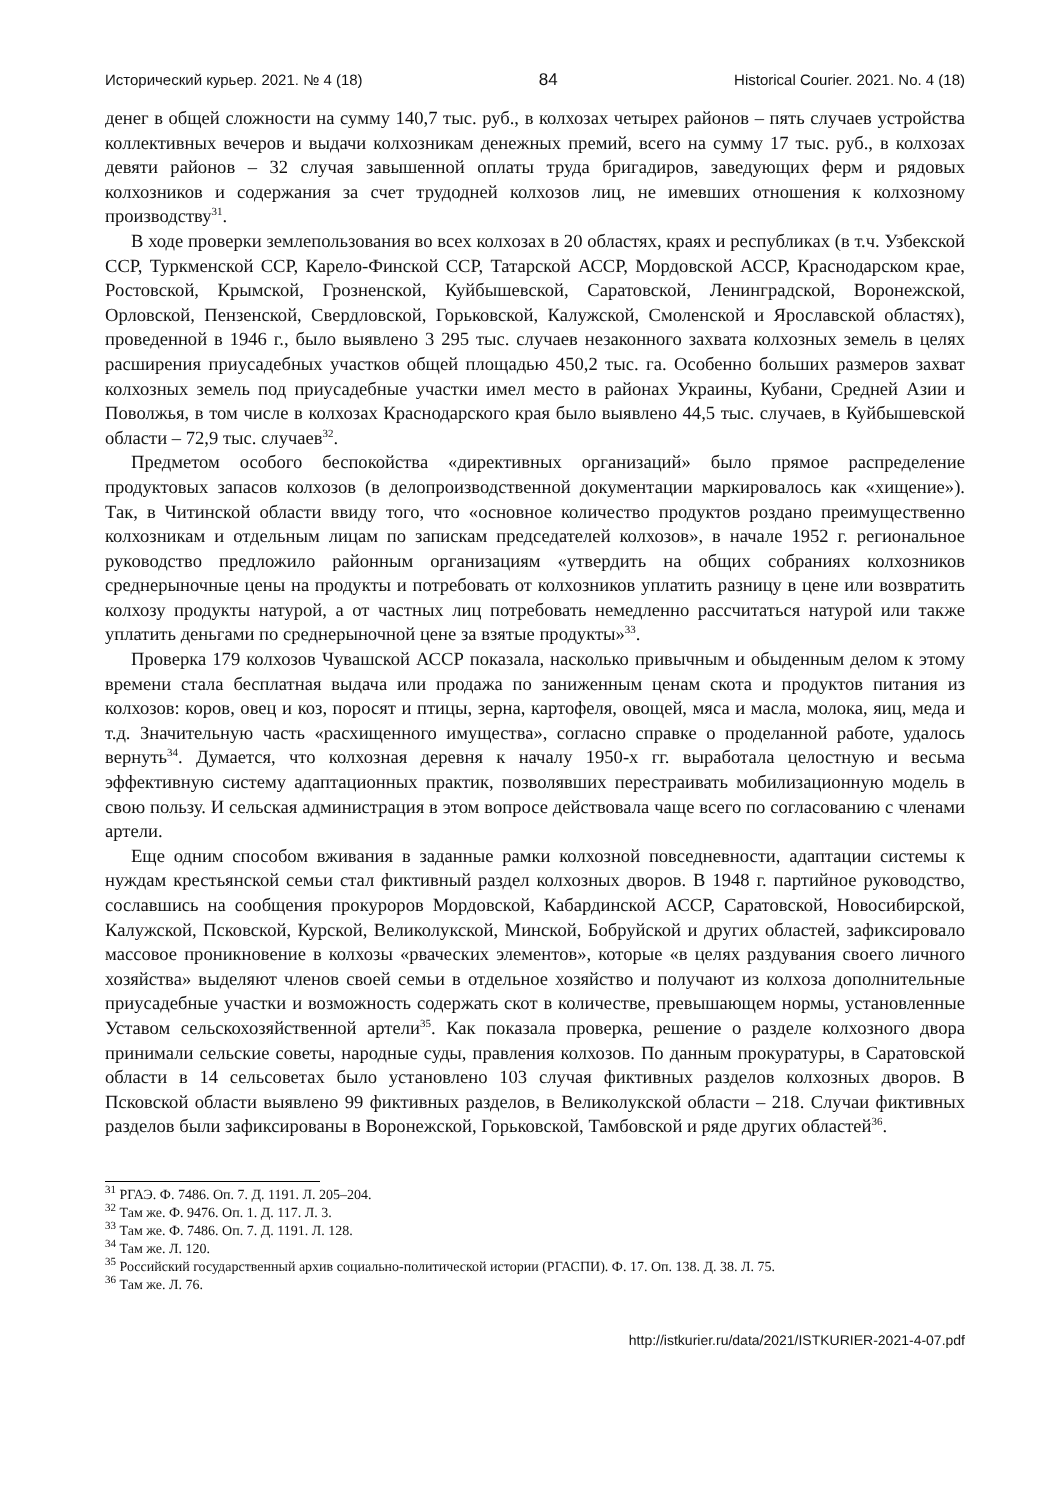Исторический курьер. 2021. № 4 (18) 84 Historical Courier. 2021. No. 4 (18)
денег в общей сложности на сумму 140,7 тыс. руб., в колхозах четырех районов – пять случаев устройства коллективных вечеров и выдачи колхозникам денежных премий, всего на сумму 17 тыс. руб., в колхозах девяти районов – 32 случая завышенной оплаты труда бригадиров, заведующих ферм и рядовых колхозников и содержания за счет трудодней колхозов лиц, не имевших отношения к колхозному производству<sup>31</sup>.
В ходе проверки землепользования во всех колхозах в 20 областях, краях и республиках (в т.ч. Узбекской ССР, Туркменской ССР, Карело-Финской ССР, Татарской АССР, Мордовской АССР, Краснодарском крае, Ростовской, Крымской, Грозненской, Куйбышевской, Саратовской, Ленинградской, Воронежской, Орловской, Пензенской, Свердловской, Горьковской, Калужской, Смоленской и Ярославской областях), проведенной в 1946 г., было выявлено 3 295 тыс. случаев незаконного захвата колхозных земель в целях расширения приусадебных участков общей площадью 450,2 тыс. га. Особенно больших размеров захват колхозных земель под приусадебные участки имел место в районах Украины, Кубани, Средней Азии и Поволжья, в том числе в колхозах Краснодарского края было выявлено 44,5 тыс. случаев, в Куйбышевской области – 72,9 тыс. случаев<sup>32</sup>.
Предметом особого беспокойства «директивных организаций» было прямое распределение продуктовых запасов колхозов (в делопроизводственной документации маркировалось как «хищение»). Так, в Читинской области ввиду того, что «основное количество продуктов роздано преимущественно колхозникам и отдельным лицам по запискам председателей колхозов», в начале 1952 г. региональное руководство предложило районным организациям «утвердить на общих собраниях колхозников среднерыночные цены на продукты и потребовать от колхозников уплатить разницу в цене или возвратить колхозу продукты натурой, а от частных лиц потребовать немедленно рассчитаться натурой или также уплатить деньгами по среднерыночной цене за взятые продукты»<sup>33</sup>.
Проверка 179 колхозов Чувашской АССР показала, насколько привычным и обыденным делом к этому времени стала бесплатная выдача или продажа по заниженным ценам скота и продуктов питания из колхозов: коров, овец и коз, поросят и птицы, зерна, картофеля, овощей, мяса и масла, молока, яиц, меда и т.д. Значительную часть «расхищенного имущества», согласно справке о проделанной работе, удалось вернуть<sup>34</sup>. Думается, что колхозная деревня к началу 1950-х гг. выработала целостную и весьма эффективную систему адаптационных практик, позволявших перестраивать мобилизационную модель в свою пользу. И сельская администрация в этом вопросе действовала чаще всего по согласованию с членами артели.
Еще одним способом вживания в заданные рамки колхозной повседневности, адаптации системы к нуждам крестьянской семьи стал фиктивный раздел колхозных дворов. В 1948 г. партийное руководство, сославшись на сообщения прокуроров Мордовской, Кабардинской АССР, Саратовской, Новосибирской, Калужской, Псковской, Курской, Великолукской, Минской, Бобруйской и других областей, зафиксировало массовое проникновение в колхозы «рваческих элементов», которые «в целях раздувания своего личного хозяйства» выделяют членов своей семьи в отдельное хозяйство и получают из колхоза дополнительные приусадебные участки и возможность содержать скот в количестве, превышающем нормы, установленные Уставом сельскохозяйственной артели<sup>35</sup>. Как показала проверка, решение о разделе колхозного двора принимали сельские советы, народные суды, правления колхозов. По данным прокуратуры, в Саратовской области в 14 сельсоветах было установлено 103 случая фиктивных разделов колхозных дворов. В Псковской области выявлено 99 фиктивных разделов, в Великолукской области – 218. Случаи фиктивных разделов были зафиксированы в Воронежской, Горьковской, Тамбовской и ряде других областей<sup>36</sup>.
<sup>31</sup> РГАЭ. Ф. 7486. Оп. 7. Д. 1191. Л. 205–204.
<sup>32</sup> Там же. Ф. 9476. Оп. 1. Д. 117. Л. 3.
<sup>33</sup> Там же. Ф. 7486. Оп. 7. Д. 1191. Л. 128.
<sup>34</sup> Там же. Л. 120.
<sup>35</sup> Российский государственный архив социально-политической истории (РГАСПИ). Ф. 17. Оп. 138. Д. 38. Л. 75.
<sup>36</sup> Там же. Л. 76.
http://istkurier.ru/data/2021/ISTKURIER-2021-4-07.pdf